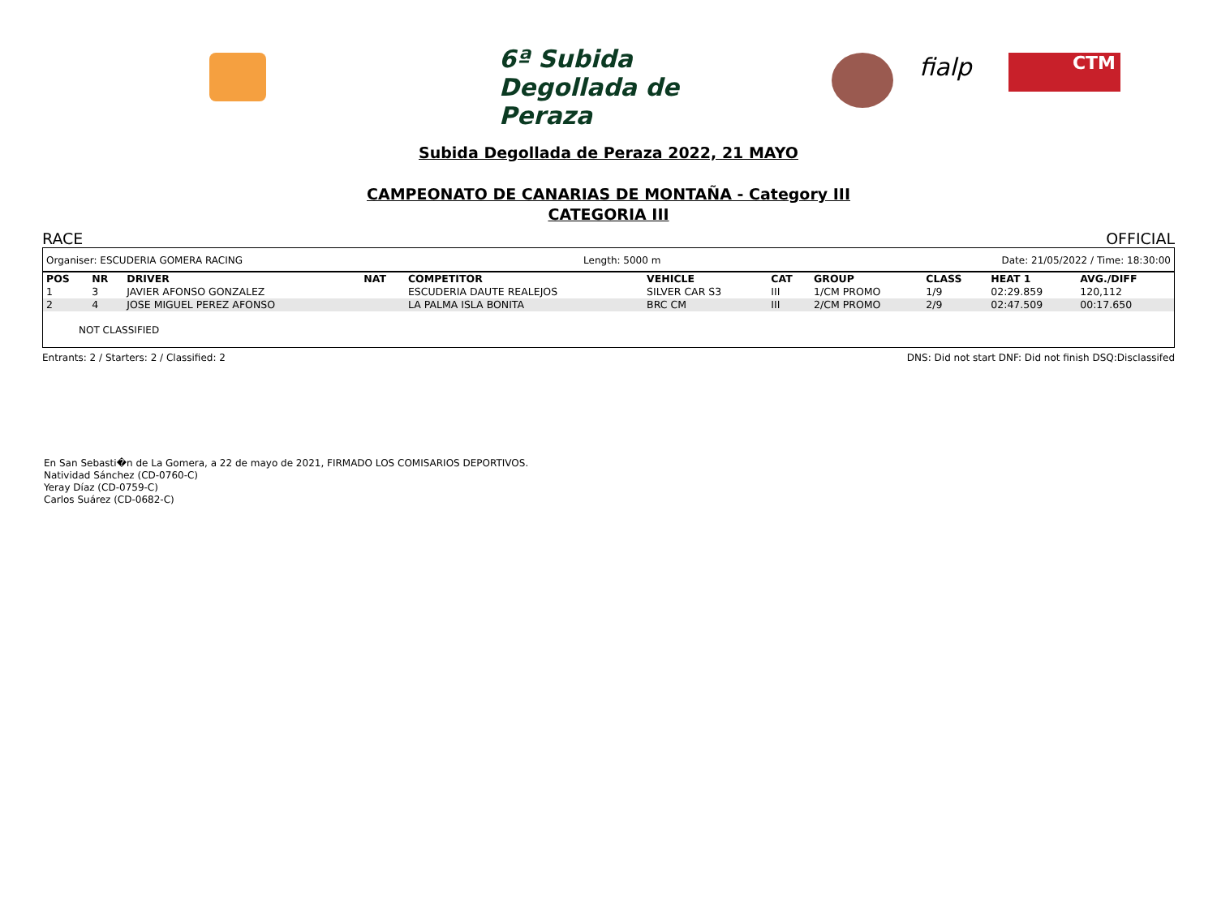6ª Subida Degollada de Peraza
fialp CTM
Subida Degollada de Peraza 2022, 21 MAYO
CAMPEONATO DE CANARIAS DE MONTAÑA - Category III
CATEGORIA III
RACE OFFICIAL
Organiser: ESCUDERIA GOMERA RACING Length: 5000 m Date: 21/05/2022 / Time: 18:30:00
| POS | NR | DRIVER | NAT | COMPETITOR | VEHICLE | CAT | GROUP | CLASS | HEAT 1 | AVG./DIFF |
| --- | --- | --- | --- | --- | --- | --- | --- | --- | --- | --- |
| 1 | 3 | JAVIER AFONSO GONZALEZ | | ESCUDERIA DAUTE REALEJOS | SILVER CAR S3 | III | 1/CM PROMO | 1/9 | 02:29.859 | 120,112 |
| 2 | 4 | JOSE MIGUEL PEREZ AFONSO | | LA PALMA ISLA BONITA | BRC CM | III | 2/CM PROMO | 2/9 | 02:47.509 | 00:17.650 |
NOT CLASSIFIED
Entrants: 2 / Starters: 2 / Classified: 2 DNS: Did not start DNF: Did not finish DSQ:Disclassifed
En San Sebasti�n de La Gomera, a 22 de mayo de 2021, FIRMADO LOS COMISARIOS DEPORTIVOS.
Natividad Sánchez (CD-0760-C)
Yeray Díaz (CD-0759-C)
Carlos Suárez (CD-0682-C)